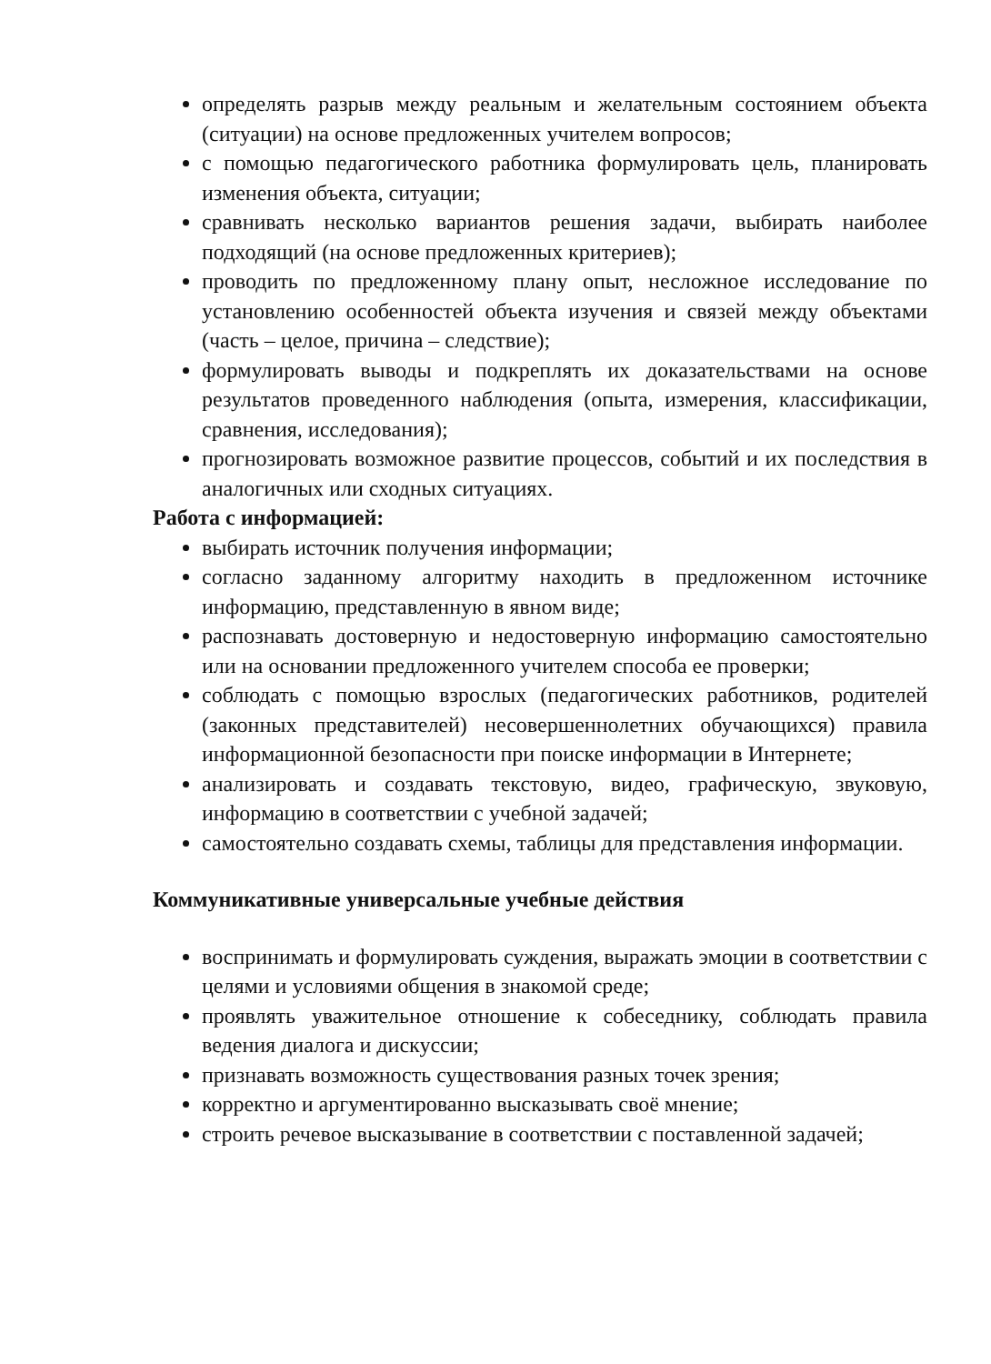определять разрыв между реальным и желательным состоянием объекта (ситуации) на основе предложенных учителем вопросов;
с помощью педагогического работника формулировать цель, планировать изменения объекта, ситуации;
сравнивать несколько вариантов решения задачи, выбирать наиболее подходящий (на основе предложенных критериев);
проводить по предложенному плану опыт, несложное исследование по установлению особенностей объекта изучения и связей между объектами (часть – целое, причина – следствие);
формулировать выводы и подкреплять их доказательствами на основе результатов проведенного наблюдения (опыта, измерения, классификации, сравнения, исследования);
прогнозировать возможное развитие процессов, событий и их последствия в аналогичных или сходных ситуациях.
Работа с информацией:
выбирать источник получения информации;
согласно заданному алгоритму находить в предложенном источнике информацию, представленную в явном виде;
распознавать достоверную и недостоверную информацию самостоятельно или на основании предложенного учителем способа ее проверки;
соблюдать с помощью взрослых (педагогических работников, родителей (законных представителей) несовершеннолетних обучающихся) правила информационной безопасности при поиске информации в Интернете;
анализировать и создавать текстовую, видео, графическую, звуковую, информацию в соответствии с учебной задачей;
самостоятельно создавать схемы, таблицы для представления информации.
Коммуникативные универсальные учебные действия
воспринимать и формулировать суждения, выражать эмоции в соответствии с целями и условиями общения в знакомой среде;
проявлять уважительное отношение к собеседнику, соблюдать правила ведения диалога и дискуссии;
признавать возможность существования разных точек зрения;
корректно и аргументированно высказывать своё мнение;
строить речевое высказывание в соответствии с поставленной задачей;